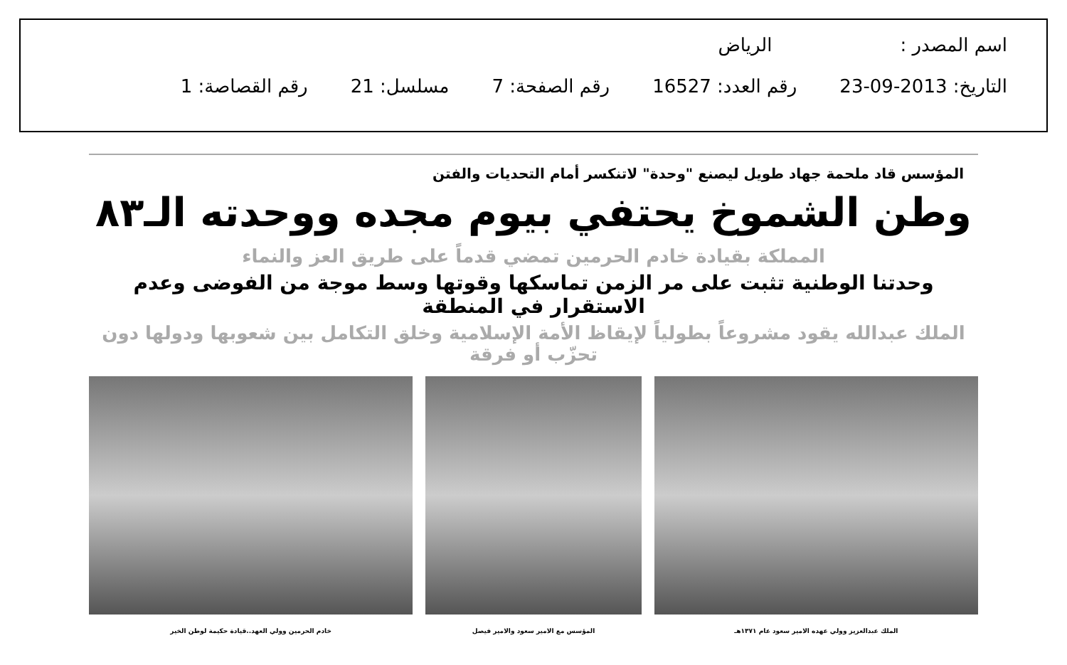اسم المصدر : الرياض
التاريخ: 2013-09-23 رقم العدد: 16527 رقم الصفحة: 7 مسلسل: 21 رقم القصاصة: 1
المؤسس قاد ملحمة جهاد طويل ليصنع "وحدة" لاتنكسر أمام التحديات والفتن
وطن الشموخ يحتفي بيوم مجده ووحدته الـ٨٣
المملكة بقيادة خادم الحرمين تمضي قدماً على طريق العز والنماء
وحدتنا الوطنية تثبت على مر الزمن تماسكها وقوتها وسط موجة من الفوضى وعدم الاستقرار في المنطقة
الملك عبدالله يقود مشروعاً بطولياً لإيقاظ الأمة الإسلامية وخلق التكامل بين شعوبها ودولها دون تحزّب أو فرقة
الملك عبدالعزيز وولي عهده الامير سعود عام ١٣٧١هـ
المؤسس مع الامير سعود والامير فيصل
خادم الحرمين وولي العهد..قيادة حكيمة لوطن الخير